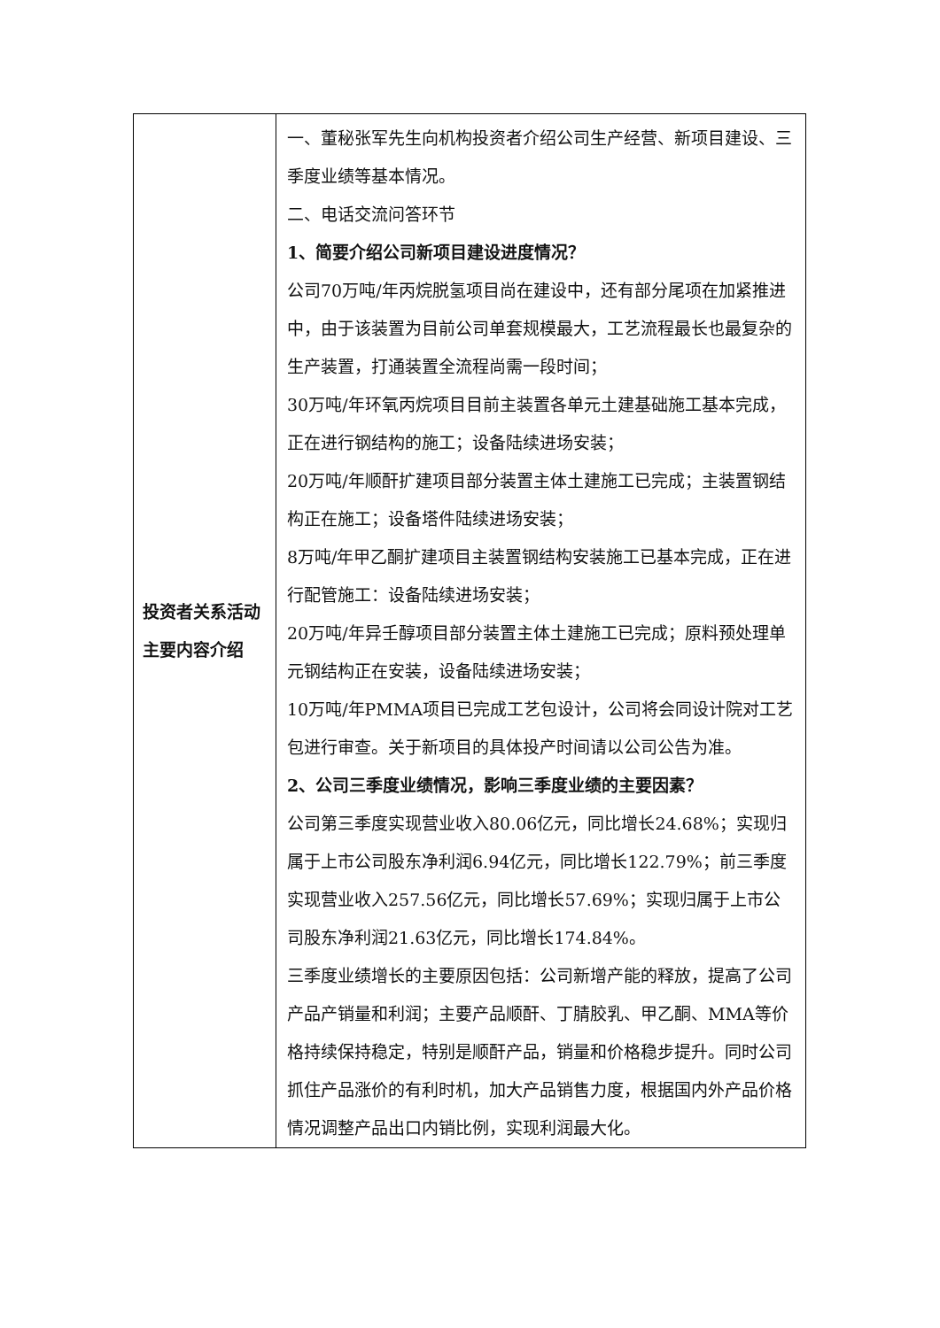| 投资者关系活动主要内容介绍 | 一、董秘张军先生向机构投资者介绍公司生产经营、新项目建设、三季度业绩等基本情况。 二、电话交流问答环节 1、简要介绍公司新项目建设进度情况？ 公司70万吨/年丙烷脱氢项目尚在建设中，还有部分尾项在加紧推进中，由于该装置为目前公司单套规模最大，工艺流程最长也最复杂的生产装置，打通装置全流程尚需一段时间； 30万吨/年环氧丙烷项目目前主装置各单元土建基础施工基本完成，正在进行钢结构的施工；设备陆续进场安装； 20万吨/年顺酐扩建项目部分装置主体土建施工已完成；主装置钢结构正在施工；设备塔件陆续进场安装； 8万吨/年甲乙酮扩建项目主装置钢结构安装施工已基本完成，正在进行配管施工：设备陆续进场安装； 20万吨/年异壬醇项目部分装置主体土建施工已完成；原料预处理单元钢结构正在安装，设备陆续进场安装； 10万吨/年PMMA项目已完成工艺包设计，公司将会同设计院对工艺包进行审查。关于新项目的具体投产时间请以公司公告为准。 2、公司三季度业绩情况，影响三季度业绩的主要因素？ 公司第三季度实现营业收入80.06亿元，同比增长24.68%；实现归属于上市公司股东净利润6.94亿元，同比增长122.79%；前三季度实现营业收入257.56亿元，同比增长57.69%；实现归属于上市公司股东净利润21.63亿元，同比增长174.84%。 三季度业绩增长的主要原因包括：公司新增产能的释放，提高了公司产品产销量和利润；主要产品顺酐、丁腈胶乳、甲乙酮、MMA等价格持续保持稳定，特别是顺酐产品，销量和价格稳步提升。同时公司抓住产品涨价的有利时机，加大产品销售力度，根据国内外产品价格情况调整产品出口内销比例，实现利润最大化。 |